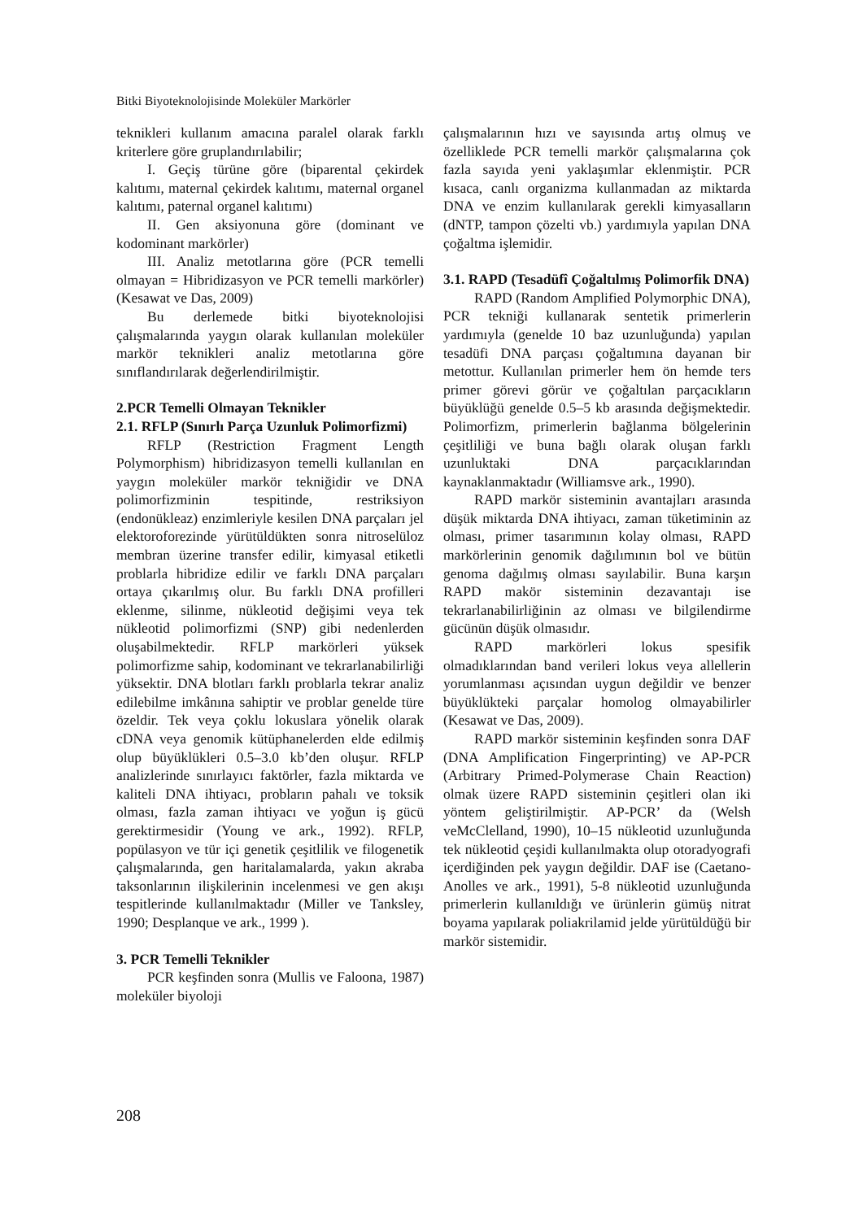Bitki Biyoteknolojisinde Moleküler Markörler
teknikleri kullanım amacına paralel olarak farklı kriterlere göre gruplandırılabilir;
I. Geçiş türüne göre (biparental çekirdek kalıtımı, maternal çekirdek kalıtımı, maternal organel kalıtımı, paternal organel kalıtımı)
II. Gen aksiyonuna göre (dominant ve kodominant markörler)
III. Analiz metotlarına göre (PCR temelli olmayan = Hibridizasyon ve PCR temelli markörler) (Kesawat ve Das, 2009)
Bu derlemede bitki biyoteknolojisi çalışmalarında yaygın olarak kullanılan moleküler markör teknikleri analiz metotlarına göre sınıflandırılarak değerlendirilmiştir.
2.PCR Temelli Olmayan Teknikler
2.1. RFLP (Sınırlı Parça Uzunluk Polimorfizmi)
RFLP (Restriction Fragment Length Polymorphism) hibridizasyon temelli kullanılan en yaygın moleküler markör tekniğidir ve DNA polimorfizminin tespitinde, restriksiyon (endonükleaz) enzimleriyle kesilen DNA parçaları jel elektoroforezinde yürütüldükten sonra nitroselüloz membran üzerine transfer edilir, kimyasal etiketli problarla hibridize edilir ve farklı DNA parçaları ortaya çıkarılmış olur. Bu farklı DNA profilleri eklenme, silinme, nükleotid değişimi veya tek nükleotid polimorfizmi (SNP) gibi nedenlerden oluşabilmektedir. RFLP markörleri yüksek polimorfizme sahip, kodominant ve tekrarlanabilirliği yüksektir. DNA blotları farklı problarla tekrar analiz edilebilme imkânına sahiptir ve problar genelde türe özeldir. Tek veya çoklu lokuslara yönelik olarak cDNA veya genomik kütüphanelerden elde edilmiş olup büyüklükleri 0.5–3.0 kb’den oluşur. RFLP analizlerinde sınırlayıcı faktörler, fazla miktarda ve kaliteli DNA ihtiyacı, probların pahalı ve toksik olması, fazla zaman ihtiyacı ve yoğun iş gücü gerektirmesidir (Young ve ark., 1992). RFLP, popülasyon ve tür içi genetik çeşitlilik ve filogenetik çalışmalarında, gen haritalamalarda, yakın akraba taksonlarının ilişkilerinin incelenmesi ve gen akışı tespitlerinde kullanılmaktadır (Miller ve Tanksley, 1990; Desplanque ve ark., 1999 ).
3. PCR Temelli Teknikler
PCR keşfinden sonra (Mullis ve Faloona, 1987) moleküler biyoloji
çalışmalarının hızı ve sayısında artış olmuş ve özelliklede PCR temelli markör çalışmalarına çok fazla sayıda yeni yaklaşımlar eklenmiştir. PCR kısaca, canlı organizma kullanmadan az miktarda DNA ve enzim kullanılarak gerekli kimyasalların (dNTP, tampon çözelti vb.) yardımıyla yapılan DNA çoğaltma işlemidir.
3.1. RAPD (Tesadüfî Çoğaltılmış Polimorfik DNA)
RAPD (Random Amplified Polymorphic DNA), PCR tekniği kullanarak sentetik primerlerin yardımıyla (genelde 10 baz uzunluğunda) yapılan tesadüfi DNA parçası çoğaltımına dayanan bir metottur. Kullanılan primerler hem ön hemde ters primer görevi görür ve çoğaltılan parçacıkların büyüklüğü genelde 0.5–5 kb arasında değişmektedir. Polimorfizm, primerlerin bağlanma bölgelerinin çeşitliliği ve buna bağlı olarak oluşan farklı uzunluktaki DNA parçacıklarından kaynaklanmaktadır (Williamsve ark., 1990).
RAPD markör sisteminin avantajları arasında düşük miktarda DNA ihtiyacı, zaman tüketiminin az olması, primer tasarımının kolay olması, RAPD markörlerinin genomik dağılımının bol ve bütün genoma dağılmış olması sayılabilir. Buna karşın RAPD makör sisteminin dezavantajı ise tekrarlanabilirliğinin az olması ve bilgilendirme gücünün düşük olmasıdır.
RAPD markörleri lokus spesifik olmadıklarından band verileri lokus veya allellerin yorumlanması açısından uygun değildir ve benzer büyüklükteki parçalar homolog olmayabilirler (Kesawat ve Das, 2009).
RAPD markör sisteminin keşfinden sonra DAF (DNA Amplification Fingerprinting) ve AP-PCR (Arbitrary Primed-Polymerase Chain Reaction) olmak üzere RAPD sisteminin çeşitleri olan iki yöntem geliştirilmiştir. AP-PCR’ da (Welsh veMcClelland, 1990), 10–15 nükleotid uzunluğunda tek nükleotid çeşidi kullanılmakta olup otoradyografi içerdiğinden pek yaygın değildir. DAF ise (Caetano-Anolles ve ark., 1991), 5-8 nükleotid uzunluğunda primerlerin kullanıldığı ve ürünlerin gümüş nitrat boyama yapılarak poliakrilamid jelde yürütüldüğü bir markör sistemidir.
208